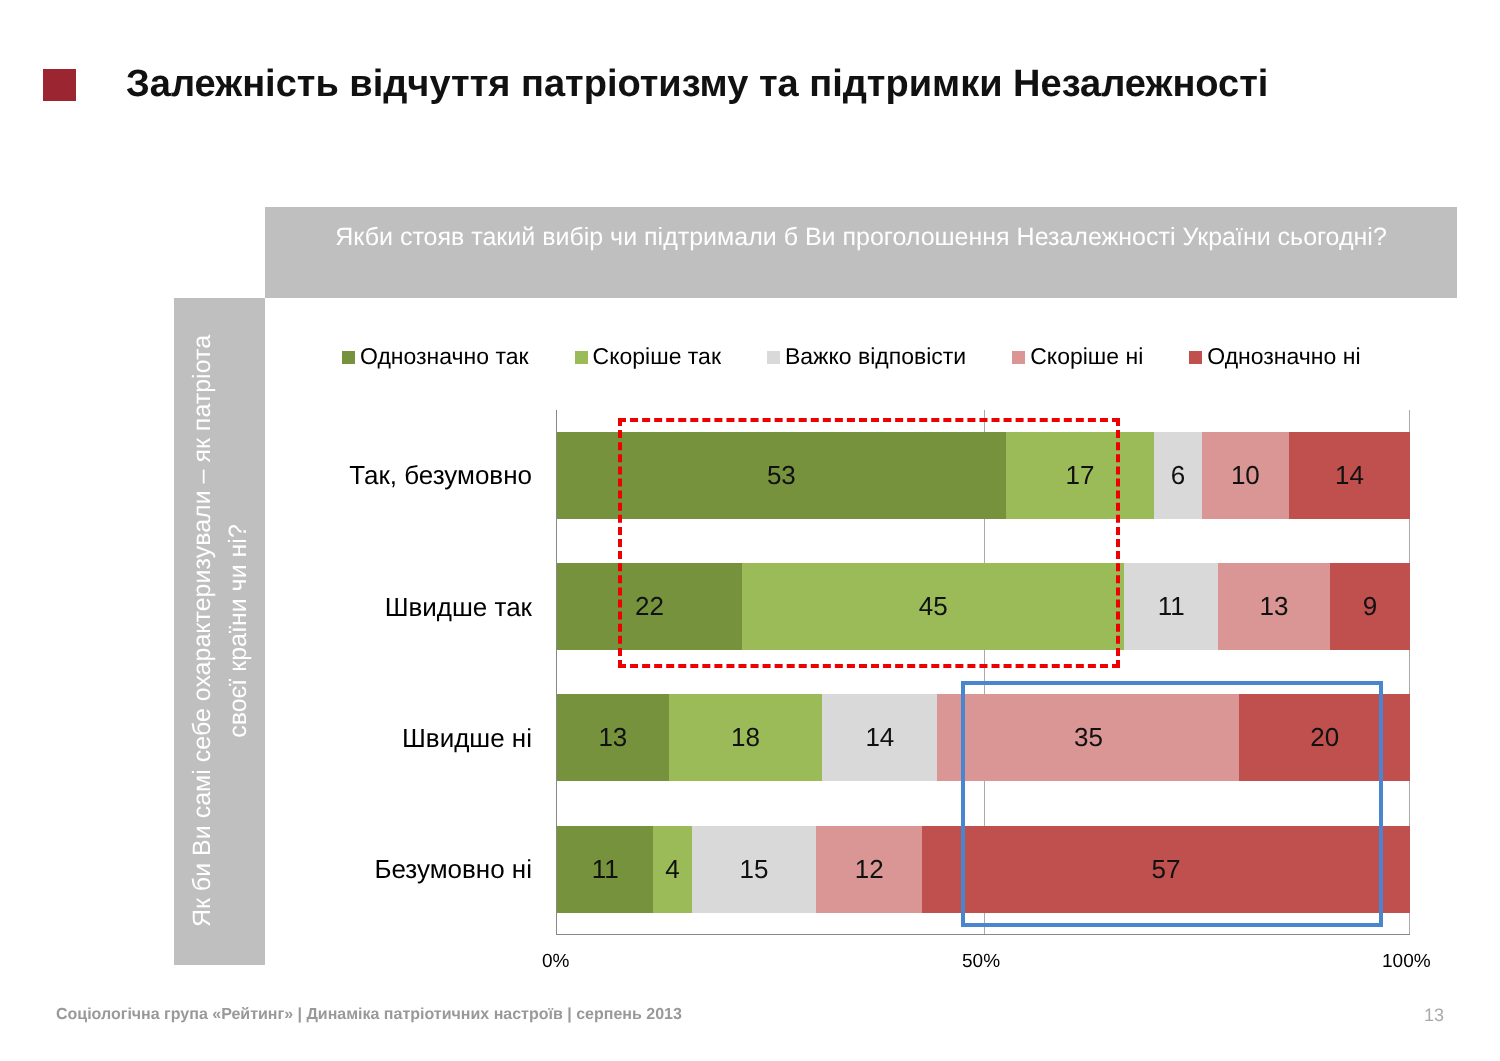Залежність відчуття патріотизму та підтримки Незалежності
Якби стояв такий вибір чи підтримали б Ви проголошення Незалежності України сьогодні?
Як би Ви самі себе охарактеризували – як патріота своєї країни чи ні?
Однозначно так Скоріше так Важко відповісти Скоріше ні Однозначно ні
Так, безумовно
53 17 6 10 14
Швидше так
22 45 11 13 9
Швидше ні
13 18 14 35 20
Безумовно ні
11 4 15 12 57
0% 50% 100%
Соціологічна група «Рейтинг» | Динаміка патріотичних настроїв | серпень 2013
13